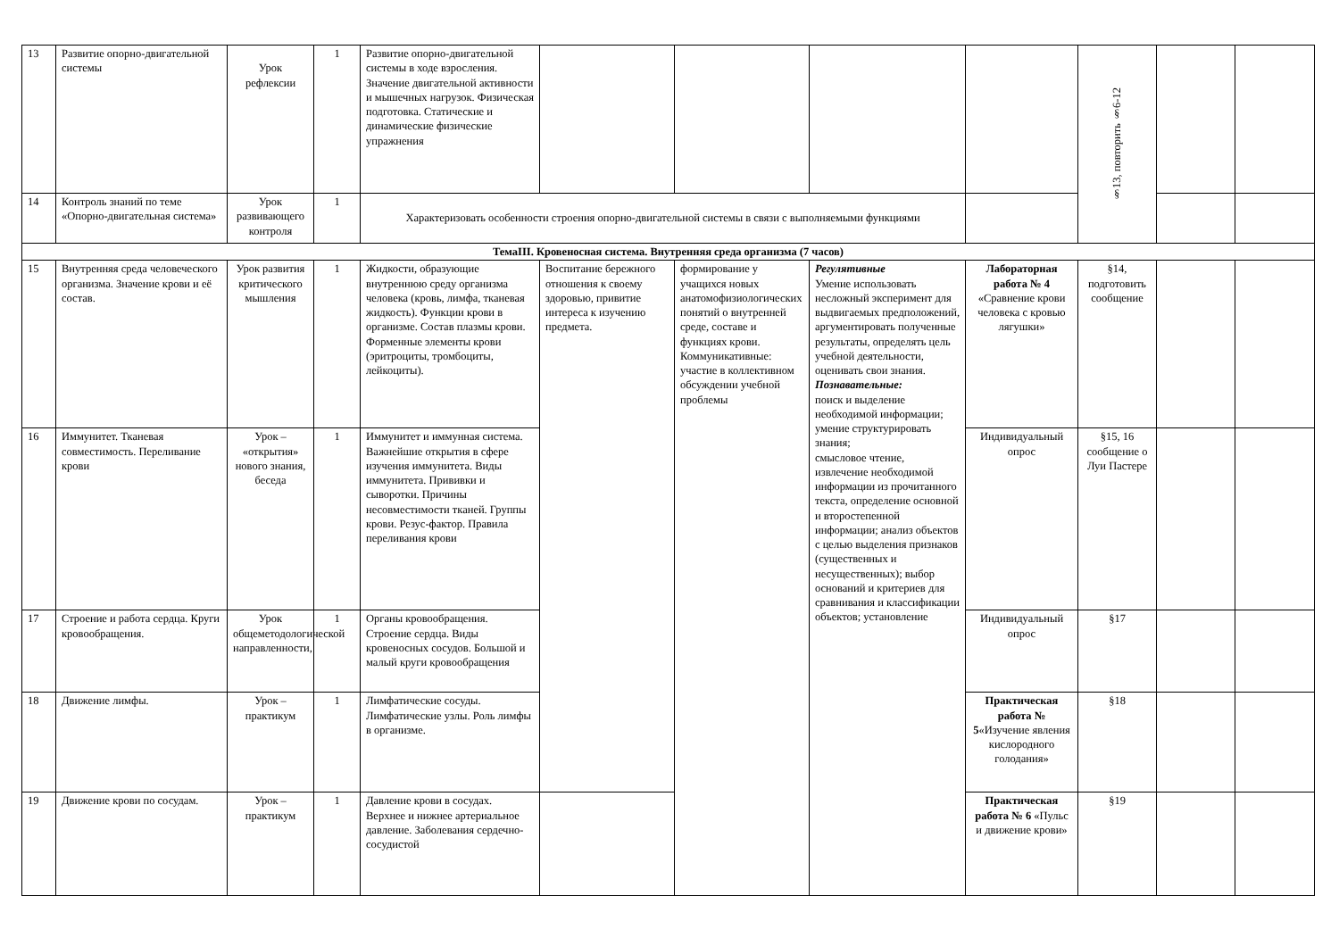| 13 | Развитие опорно-двигательной системы | Урок рефлексии | 1 | Развитие опорно-двигательной системы в ходе взросления. Значение двигательной активности и мышечных нагрузок. Физическая подготовка. Статические и динамические физические упражнения | | | | | §13, повторить §6-12 | | |
| 14 | Контроль знаний по теме «Опорно-двигательная система» | Урок развивающего контроля | 1 | Характеризовать особенности строения опорно-двигательной системы в связи с выполняемыми функциями | | | | | | | |
| ТемаIII. Кровеносная система. Внутренняя среда организма (7 часов) | | | | | | | | | | | |
| 15 | Внутренняя среда человеческого организма. Значение крови и её состав. | Урок развития критического мышления | 1 | Жидкости, образующие внутреннюю среду организма человека (кровь, лимфа, тканевая жидкость). Функции крови в организме. Состав плазмы крови. Форменные элементы крови (эритроциты, тромбоциты, лейкоциты). | Воспитание бережного отношения к своему здоровью, привитие интереса к изучению предмета. | формирование у учащихся новых анатомофизиологических понятий о внутренней среде, составе и функциях крови. Коммуникативные: участие в коллективном обсуждении учебной проблемы | Регулятивные Умение использовать несложный эксперимент для выдвигаемых предположений, аргументировать полученные результаты, определять цель учебной деятельности, оценивать свои знания. Познавательные: поиск и выделение необходимой информации; умение структурировать знания; смысловое чтение, извлечение необходимой информации из прочитанного текста, определение основной и второстепенной информации; анализ объектов с целью выделения признаков (существенных и несущественных); выбор оснований и критериев для сравнивания и классификации объектов; установление | Лабораторная работа № 4 «Сравнение крови человека с кровью лягушки» | §14, подготовить сообщение | | |
| 16 | Иммунитет. Тканевая совместимость. Переливание крови | Урок – «открытия» нового знания, беседа | 1 | Иммунитет и иммунная система. Важнейшие открытия в сфере изучения иммунитета. Виды иммунитета. Прививки и сыворотки. Причины несовместимости тканей. Группы крови. Резус-фактор. Правила переливания крови | | | | Индивидуальный опрос | §15, 16 сообщение о Луи Пастере | | |
| 17 | Строение и работа сердца. Круги кровообращения. | Урок общеметодологической направленности, | 1 | Органы кровообращения. Строение сердца. Виды кровеносных сосудов. Большой и малый круги кровообращения | | | | Индивидуальный опрос | §17 | | |
| 18 | Движение лимфы. | Урок – практикум | 1 | Лимфатические сосуды. Лимфатические узлы. Роль лимфы в организме. | | | | Практическая работа № 5 «Изучение явления кислородного голодания» | §18 | | |
| 19 | Движение крови по сосудам. | Урок – практикум | 1 | Давление крови в сосудах. Верхнее и нижнее артериальное давление. Заболевания сердечно-сосудистой | | | | Практическая работа № 6 «Пульс и движение крови» | §19 | | |